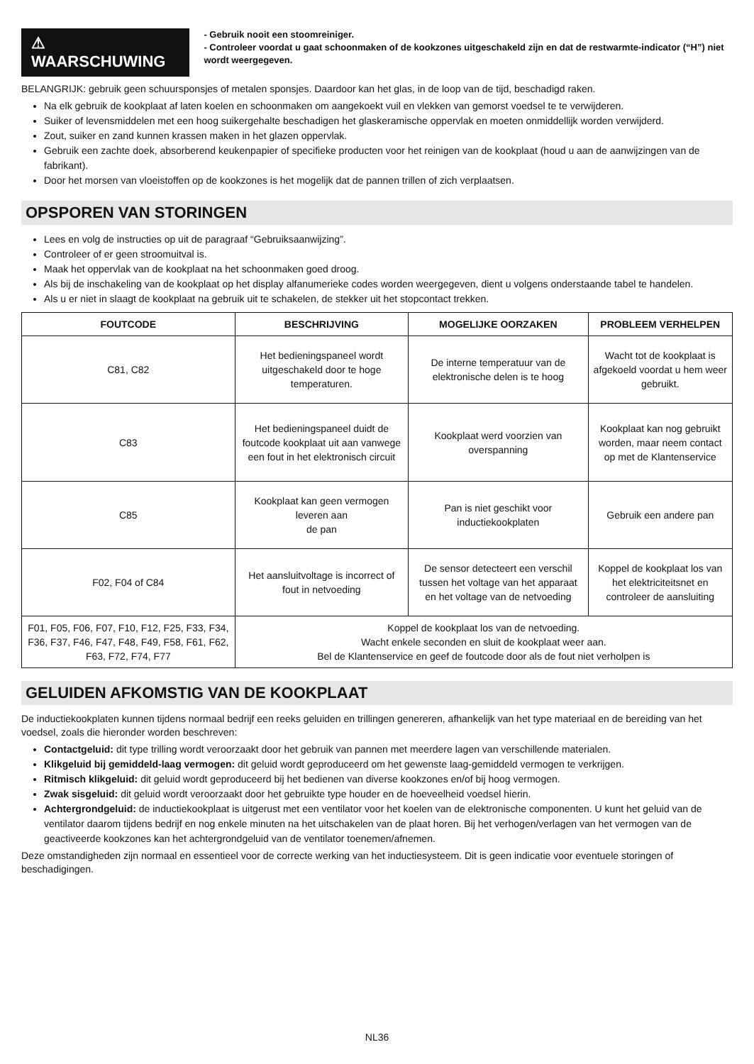⚠ WAARSCHUWING
- Gebruik nooit een stoomreiniger.
- Controleer voordat u gaat schoonmaken of de kookzones uitgeschakeld zijn en dat de restwarmte-indicator (“H”) niet wordt weergegeven.
BELANGRIJK: gebruik geen schuursponsjes of metalen sponsjes. Daardoor kan het glas, in de loop van de tijd, beschadigd raken.
Na elk gebruik de kookplaat af laten koelen en schoonmaken om aangekoekt vuil en vlekken van gemorst voedsel te te verwijderen.
Suiker of levensmiddelen met een hoog suikergehalte beschadigen het glaskeramische oppervlak en moeten onmiddellijk worden verwijderd.
Zout, suiker en zand kunnen krassen maken in het glazen oppervlak.
Gebruik een zachte doek, absorberend keukenpapier of specifieke producten voor het reinigen van de kookplaat (houd u aan de aanwijzingen van de fabrikant).
Door het morsen van vloeistoffen op de kookzones is het mogelijk dat de pannen trillen of zich verplaatsen.
OPSPOREN VAN STORINGEN
Lees en volg de instructies op uit de paragraaf “Gebruiksaanwijzing”.
Controleer of er geen stroomuitval is.
Maak het oppervlak van de kookplaat na het schoonmaken goed droog.
Als bij de inschakeling van de kookplaat op het display alfanumerieke codes worden weergegeven, dient u volgens onderstaande tabel te handelen.
Als u er niet in slaagt de kookplaat na gebruik uit te schakelen, de stekker uit het stopcontact trekken.
| FOUTCODE | BESCHRIJVING | MOGELIJKE OORZAKEN | PROBLEEM VERHELPEN |
| --- | --- | --- | --- |
| C81, C82 | Het bedieningspaneel wordt uitgeschakeld door te hoge temperaturen. | De interne temperatuur van de elektronische delen is te hoog | Wacht tot de kookplaat is afgekoeld voordat u hem weer gebruikt. |
| C83 | Het bedieningspaneel duidt de foutcode kookplaat uit aan vanwege een fout in het elektronisch circuit | Kookplaat werd voorzien van overspanning | Kookplaat kan nog gebruikt worden, maar neem contact op met de Klantenservice |
| C85 | Kookplaat kan geen vermogen leveren aan de pan | Pan is niet geschikt voor inductiekookplaten | Gebruik een andere pan |
| F02, F04 of C84 | Het aansluitvoltage is incorrect of fout in netvoeding | De sensor detecteert een verschil tussen het voltage van het apparaat en het voltage van de netvoeding | Koppel de kookplaat los van het elektriciteitsnet en controleer de aansluiting |
| F01, F05, F06, F07, F10, F12, F25, F33, F34, F36, F37, F46, F47, F48, F49, F58, F61, F62, F63, F72, F74, F77 | Koppel de kookplaat los van de netvoeding. Wacht enkele seconden en sluit de kookplaat weer aan. Bel de Klantenservice en geef de foutcode door als de fout niet verholpen is | | |
GELUIDEN AFKOMSTIG VAN DE KOOKPLAAT
De inductiekookplaten kunnen tijdens normaal bedrijf een reeks geluiden en trillingen genereren, afhankelijk van het type materiaal en de bereiding van het voedsel, zoals die hieronder worden beschreven:
Contactgeluid: dit type trilling wordt veroorzaakt door het gebruik van pannen met meerdere lagen van verschillende materialen.
Klikgeluid bij gemiddeld-laag vermogen: dit geluid wordt geproduceerd om het gewenste laag-gemiddeld vermogen te verkrijgen.
Ritmisch klikgeluid: dit geluid wordt geproduceerd bij het bedienen van diverse kookzones en/of bij hoog vermogen.
Zwak sisgeluid: dit geluid wordt veroorzaakt door het gebruikte type houder en de hoeveelheid voedsel hierin.
Achtergrondgeluid: de inductiekookplaat is uitgerust met een ventilator voor het koelen van de elektronische componenten. U kunt het geluid van de ventilator daarom tijdens bedrijf en nog enkele minuten na het uitschakelen van de plaat horen. Bij het verhogen/verlagen van het vermogen van de geactiveerde kookzones kan het achtergrondgeluid van de ventilator toenemen/afnemen.
Deze omstandigheden zijn normaal en essentieel voor de correcte werking van het inductiesysteem. Dit is geen indicatie voor eventuele storingen of beschadigingen.
NL36